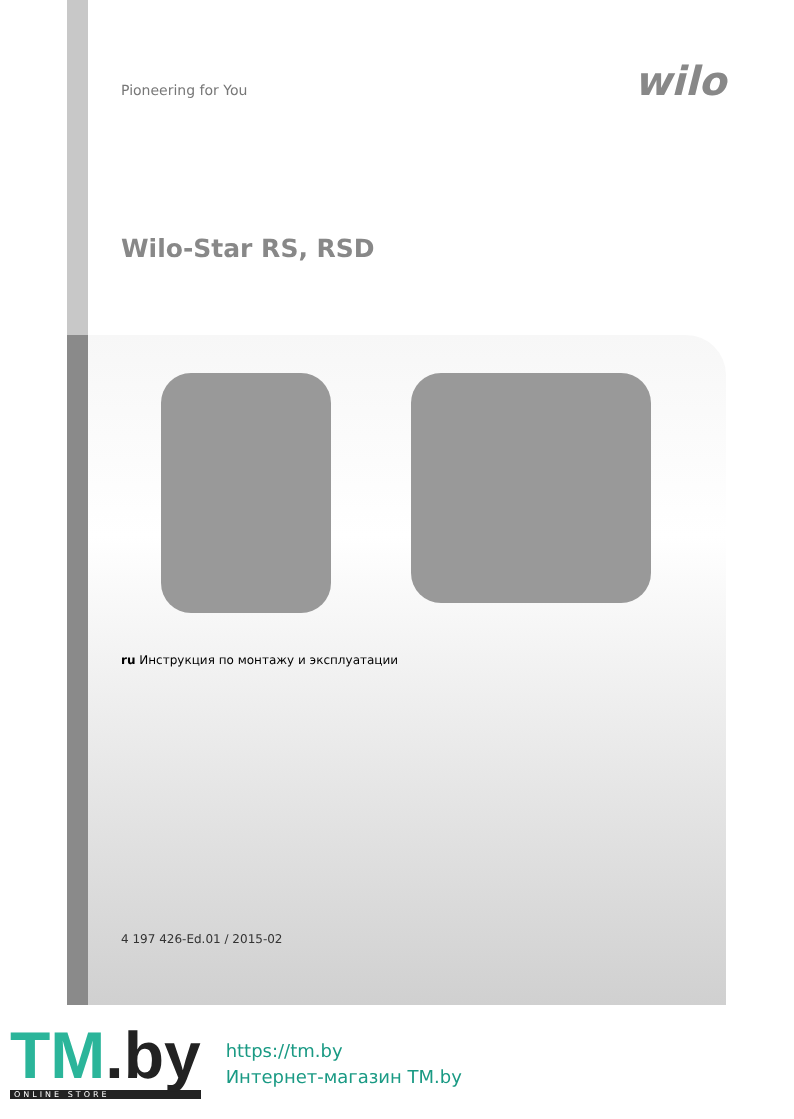Pioneering for You
wilo
Wilo-Star RS, RSD
ru Инструкция по монтажу и эксплуатации
4 197 426-Ed.01 / 2015-02
TM.by
ONLINE STORE
https://tm.by
Интернет-магазин TM.by